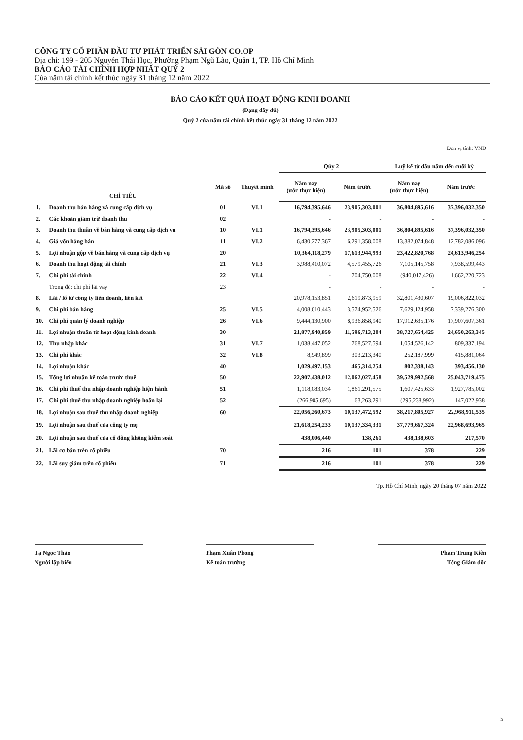CÔNG TY CỔ PHẦN ĐẦU TƯ PHÁT TRIỂN SÀI GÒN CO.OP
Địa chỉ: 199 - 205 Nguyễn Thái Học, Phường Phạm Ngũ Lão, Quận 1, TP. Hồ Chí Minh
BÁO CÁO TÀI CHÍNH HỢP NHẤT QUÝ 2
Của năm tài chính kết thúc ngày 31 tháng 12 năm 2022
BÁO CÁO KẾT QUẢ HOẠT ĐỘNG KINH DOANH
(Dạng đầy đủ)
Quý 2 của năm tài chính kết thúc ngày 31 tháng 12 năm 2022
Đơn vị tính: VND
| | | | | Qúy 2 | | Luỹ kế từ đầu năm đến cuối kỳ | |
| --- | --- | --- | --- | --- | --- | --- | --- |
| CHỈ TIÊU | | Mã số | Thuyết minh | Năm nay (ước thực hiện) | Năm trước | Năm nay (ước thực hiện) | Năm trước |
| 1. | Doanh thu bán hàng và cung cấp dịch vụ | 01 | VI.1 | 16,794,395,646 | 23,905,303,001 | 36,804,895,616 | 37,396,032,350 |
| 2. | Các khoản giảm trừ doanh thu | 02 | | - | - | - | - |
| 3. | Doanh thu thuần về bán hàng và cung cấp dịch vụ | 10 | VI.1 | 16,794,395,646 | 23,905,303,001 | 36,804,895,616 | 37,396,032,350 |
| 4. | Giá vốn hàng bán | 11 | VI.2 | 6,430,277,367 | 6,291,358,008 | 13,382,074,848 | 12,782,086,096 |
| 5. | Lợi nhuận gộp về bán hàng và cung cấp dịch vụ | 20 | | 10,364,118,279 | 17,613,944,993 | 23,422,820,768 | 24,613,946,254 |
| 6. | Doanh thu hoạt động tài chính | 21 | VI.3 | 3,988,410,072 | 4,579,455,726 | 7,105,145,758 | 7,938,599,443 |
| 7. | Chi phí tài chính | 22 | VI.4 | - | 704,750,008 | (940,017,426) | 1,662,220,723 |
| | Trong đó: chi phí lãi vay | 23 | | - | - | - | - |
| 8. | Lãi / lỗ từ công ty liên doanh, liên kết | | | 20,978,153,851 | 2,619,873,959 | 32,801,430,607 | 19,006,822,032 |
| 9. | Chi phí bán hàng | 25 | VI.5 | 4,008,610,443 | 3,574,952,526 | 7,629,124,958 | 7,339,276,300 |
| 10. | Chi phí quản lý doanh nghiệp | 26 | VI.6 | 9,444,130,900 | 8,936,858,940 | 17,912,635,176 | 17,907,607,361 |
| 11. | Lợi nhuận thuần từ hoạt động kinh doanh | 30 | | 21,877,940,859 | 11,596,713,204 | 38,727,654,425 | 24,650,263,345 |
| 12. | Thu nhập khác | 31 | VI.7 | 1,038,447,052 | 768,527,594 | 1,054,526,142 | 809,337,194 |
| 13. | Chi phí khác | 32 | VI.8 | 8,949,899 | 303,213,340 | 252,187,999 | 415,881,064 |
| 14. | Lợi nhuận khác | 40 | | 1,029,497,153 | 465,314,254 | 802,338,143 | 393,456,130 |
| 15. | Tổng lợi nhuận kế toán trước thuế | 50 | | 22,907,438,012 | 12,062,027,458 | 39,529,992,568 | 25,043,719,475 |
| 16. | Chi phí thuế thu nhập doanh nghiệp hiện hành | 51 | | 1,118,083,034 | 1,861,291,575 | 1,607,425,633 | 1,927,785,002 |
| 17. | Chi phí thuế thu nhập doanh nghiệp hoãn lại | 52 | | (266,905,695) | 63,263,291 | (295,238,992) | 147,022,938 |
| 18. | Lợi nhuận sau thuế thu nhập doanh nghiệp | 60 | | 22,056,260,673 | 10,137,472,592 | 38,217,805,927 | 22,968,911,535 |
| 19. | Lợi nhuận sau thuế của công ty mẹ | | | 21,618,254,233 | 10,137,334,331 | 37,779,667,324 | 22,968,693,965 |
| 20. | Lợi nhuận sau thuế của cổ đông không kiểm soát | | | 438,006,440 | 138,261 | 438,138,603 | 217,570 |
| 21. | Lãi cơ bản trên cổ phiếu | 70 | | 216 | 101 | 378 | 229 |
| 22. | Lãi suy giảm trên cổ phiếu | 71 | | 216 | 101 | 378 | 229 |
Tp. Hồ Chí Minh, ngày 20 tháng 07 năm 2022
Tạ Ngọc Thảo
Người lập biểu
Phạm Xuân Phong
Kế toán trưởng
Phạm Trung Kiên
Tổng Giám đốc
5